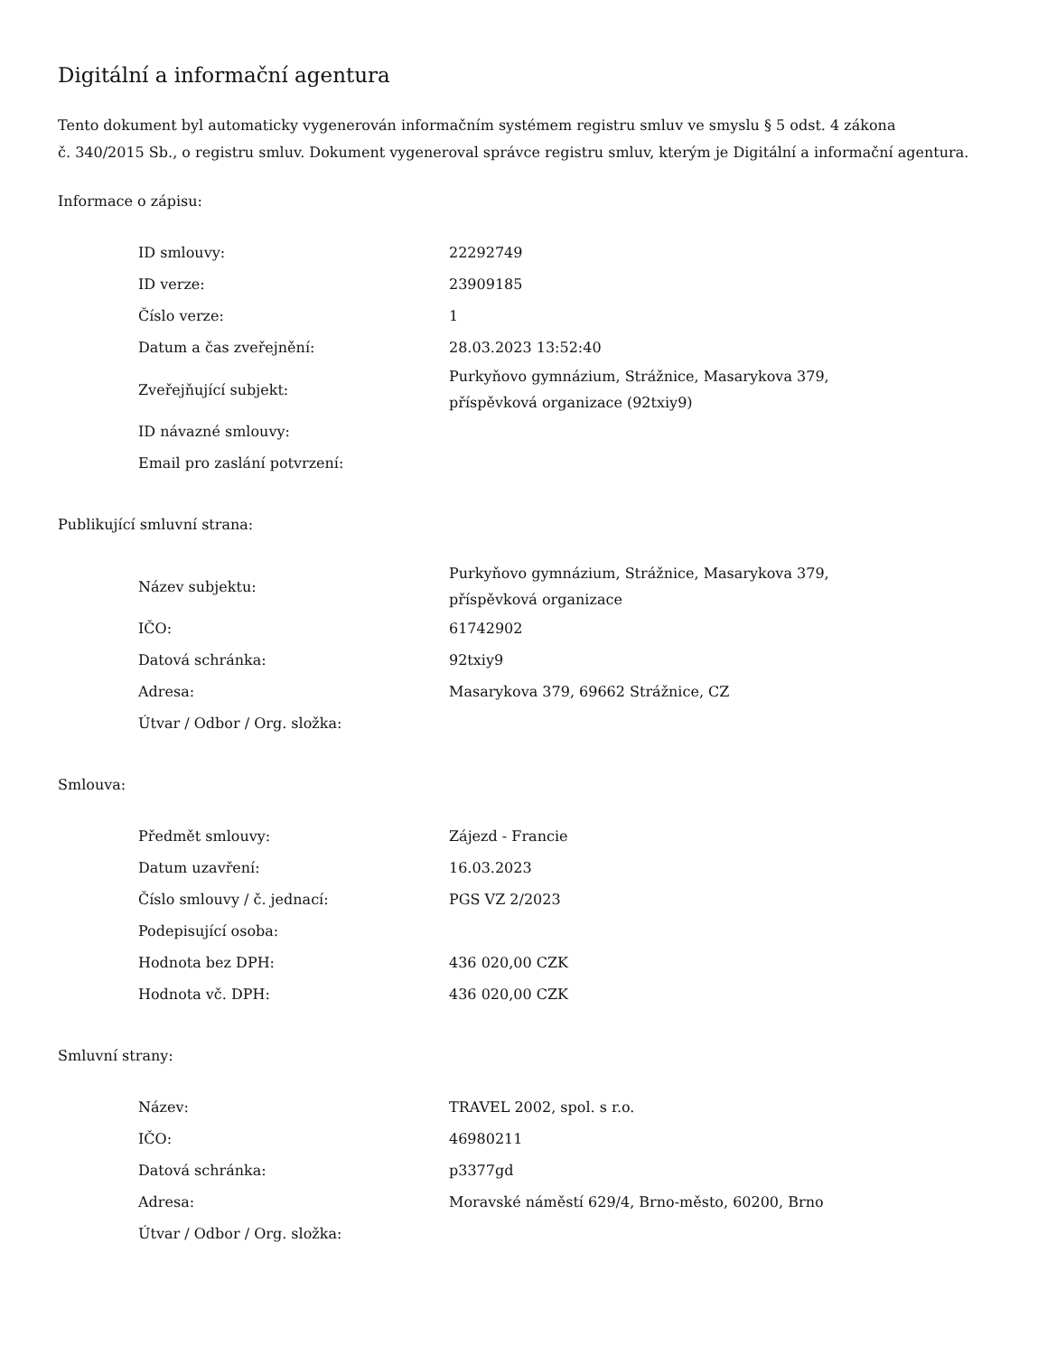Digitální a informační agentura
Tento dokument byl automaticky vygenerován informačním systémem registru smluv ve smyslu § 5 odst. 4 zákona
č. 340/2015 Sb., o registru smluv. Dokument vygeneroval správce registru smluv, kterým je Digitální a informační agentura.
Informace o zápisu:
| ID smlouvy: | 22292749 |
| ID verze: | 23909185 |
| Číslo verze: | 1 |
| Datum a čas zveřejnění: | 28.03.2023 13:52:40 |
| Zveřejňující subjekt: | Purkyňovo gymnázium, Strážnice, Masarykova 379, příspěvková organizace (92txiy9) |
| ID návazné smlouvy: | |
| Email pro zaslání potvrzení: | |
Publikující smluvní strana:
| Název subjektu: | Purkyňovo gymnázium, Strážnice, Masarykova 379, příspěvková organizace |
| IČO: | 61742902 |
| Datová schránka: | 92txiy9 |
| Adresa: | Masarykova 379, 69662 Strážnice, CZ |
| Útvar / Odbor / Org. složka: | |
Smlouva:
| Předmět smlouvy: | Zájezd - Francie |
| Datum uzavření: | 16.03.2023 |
| Číslo smlouvy / č. jednací: | PGS VZ 2/2023 |
| Podepisující osoba: | |
| Hodnota bez DPH: | 436 020,00 CZK |
| Hodnota vč. DPH: | 436 020,00 CZK |
Smluvní strany:
| Název: | TRAVEL 2002, spol. s r.o. |
| IČO: | 46980211 |
| Datová schránka: | p3377gd |
| Adresa: | Moravské náměstí 629/4, Brno-město, 60200, Brno |
| Útvar / Odbor / Org. složka: | |